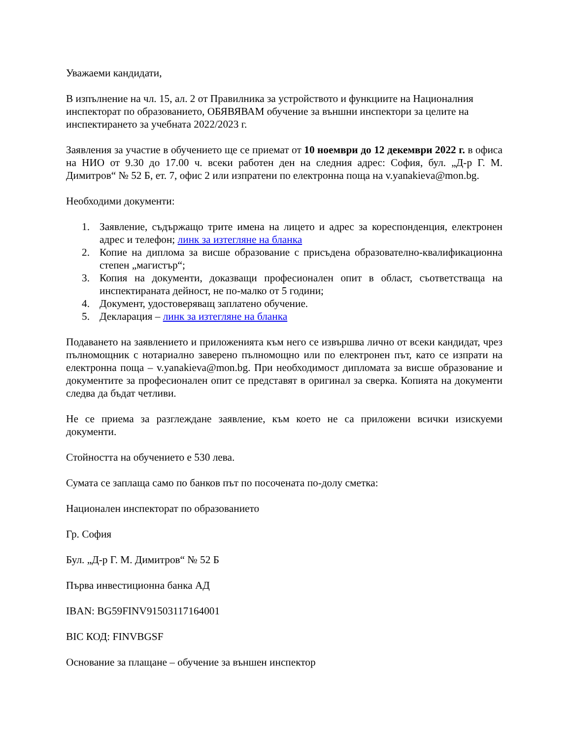Уважаеми кандидати,
В изпълнение на чл. 15, ал. 2 от Правилника за устройството и функциите на Националния инспекторат по образованието, ОБЯВЯВАМ обучение за външни инспектори за целите на инспектирането за учебната 2022/2023 г.
Заявления за участие в обучението ще се приемат от 10 ноември до 12 декември 2022 г. в офиса на НИО от 9.30 до 17.00 ч. всеки работен ден на следния адрес: София, бул. „Д-р Г. М. Димитров“ № 52 Б, ет. 7, офис 2 или изпратени по електронна поща на v.yanakieva@mon.bg.
Необходими документи:
1. Заявление, съдържащо трите имена на лицето и адрес за кореспонденция, електронен адрес и телефон; линк за изтегляне на бланка
2. Копие на диплома за висше образование с присъдена образователно-квалификационна степен „магистър“;
3. Копия на документи, доказващи професионален опит в област, съответстваща на инспектираната дейност, не по-малко от 5 години;
4. Документ, удостоверяващ заплатено обучение.
5. Декларация – линк за изтегляне на бланка
Подаването на заявлението и приложенията към него се извършва лично от всеки кандидат, чрез пълномощник с нотариално заверено пълномощно или по електронен път, като се изпрати на електронна поща – v.yanakieva@mon.bg. При необходимост дипломата за висше образование и документите за професионален опит се представят в оригинал за сверка. Копията на документи следва да бъдат четливи.
Не се приема за разглеждане заявление, към което не са приложени всички изискуеми документи.
Стойността на обучението е 530 лева.
Сумата се заплаща само по банков път по посочената по-долу сметка:
Национален инспекторат по образованието
Гр. София
Бул. „Д-р Г. М. Димитров“ № 52 Б
Първа инвестиционна банка АД
IBAN: BG59FINV91503117164001
BIC КОД: FINVBGSF
Основание за плащане – обучение за външен инспектор